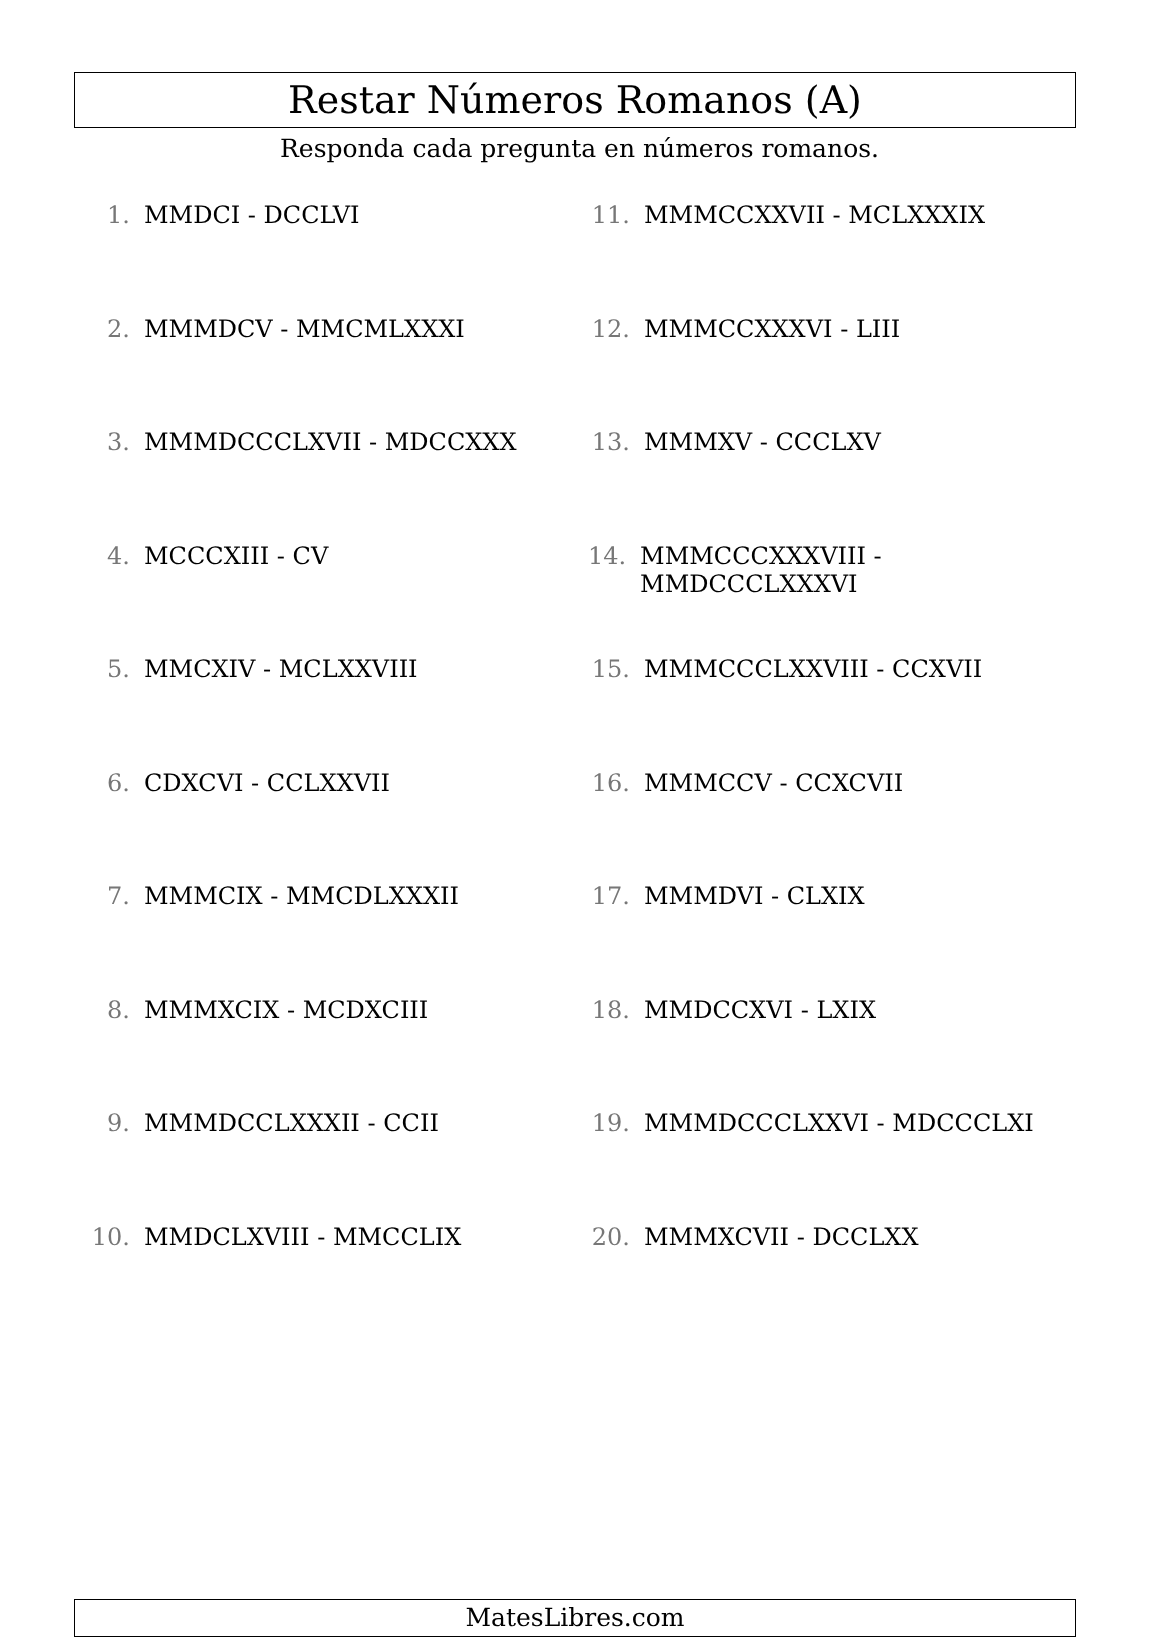Restar Números Romanos (A)
Responda cada pregunta en números romanos.
1. MMDCI - DCCLVI
2. MMMDCV - MMCMLXXXI
3. MMMDCCCLXVII - MDCCXXX
4. MCCCXIII - CV
5. MMCXIV - MCLXXVIII
6. CDXCVI - CCLXXVII
7. MMMCIX - MMCDLXXXII
8. MMMXCIX - MCDXCIII
9. MMMDCCLXXXII - CCII
10. MMDCLXVIII - MMCCLIX
11. MMMCCXXVII - MCLXXXIX
12. MMMCCXXXVI - LIII
13. MMMXV - CCCLXV
14. MMMCCCXXXVIII - MMDCCCLXXXVI
15. MMMCCCLXXVIII - CCXVII
16. MMMCCV - CCXCVII
17. MMMDVI - CLXIX
18. MMDCCXVI - LXIX
19. MMMDCCCLXXVI - MDCCCLXI
20. MMMXCVII - DCCLXX
MatesLibres.com